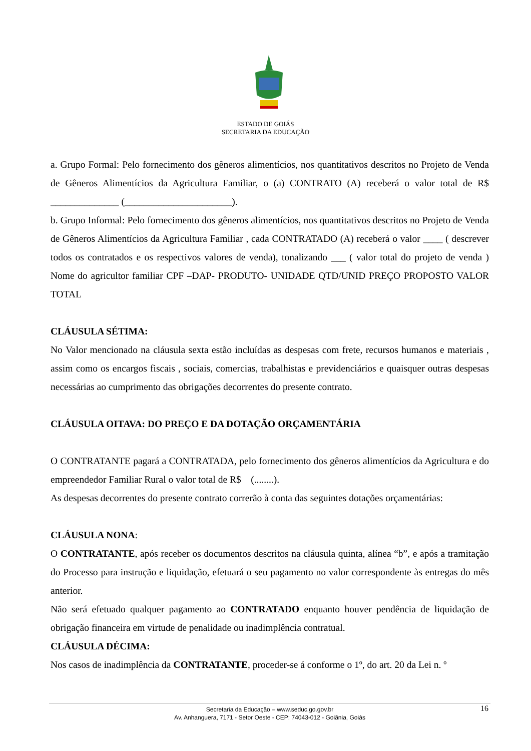ESTADO DE GOIÁS
SECRETARIA DA EDUCAÇÃO
a. Grupo Formal: Pelo fornecimento dos gêneros alimentícios, nos quantitativos descritos no Projeto de Venda de Gêneros Alimentícios da Agricultura Familiar, o (a) CONTRATO (A) receberá o valor total de R$ ______________ (______________________).
b. Grupo Informal: Pelo fornecimento dos gêneros alimentícios, nos quantitativos descritos no Projeto de Venda de Gêneros Alimentícios da Agricultura Familiar , cada CONTRATADO (A) receberá o valor ____ ( descrever todos os contratados e os respectivos valores de venda), tonalizando ___ ( valor total do projeto de venda ) Nome do agricultor familiar CPF –DAP- PRODUTO- UNIDADE QTD/UNID PREÇO PROPOSTO VALOR TOTAL
CLÁUSULA SÉTIMA:
No Valor mencionado na cláusula sexta estão incluídas as despesas com frete, recursos humanos e materiais , assim como os encargos fiscais , sociais, comercias, trabalhistas e previdenciários e quaisquer outras despesas necessárias ao cumprimento das obrigações decorrentes do presente contrato.
CLÁUSULA OITAVA: DO PREÇO E DA DOTAÇÃO ORÇAMENTÁRIA
O CONTRATANTE pagará a CONTRATADA, pelo fornecimento dos gêneros alimentícios da Agricultura e do empreendedor Familiar Rural o valor total de R$ (........).
As despesas decorrentes do presente contrato correrão à conta das seguintes dotações orçamentárias:
CLÁUSULA NONA:
O CONTRATANTE, após receber os documentos descritos na cláusula quinta, alínea “b”, e após a tramitação do Processo para instrução e liquidação, efetuará o seu pagamento no valor correspondente às entregas do mês anterior.
Não será efetuado qualquer pagamento ao CONTRATADO enquanto houver pendência de liquidação de obrigação financeira em virtude de penalidade ou inadimplência contratual.
CLÁUSULA DÉCIMA:
Nos casos de inadimplência da CONTRATANTE, proceder-se á conforme o 1º, do art. 20 da Lei n. º
Secretaria da Educação – www.seduc.go.gov.br
Av. Anhanguera, 7171 - Setor Oeste - CEP: 74043-012 - Goiânia, Goiás
16